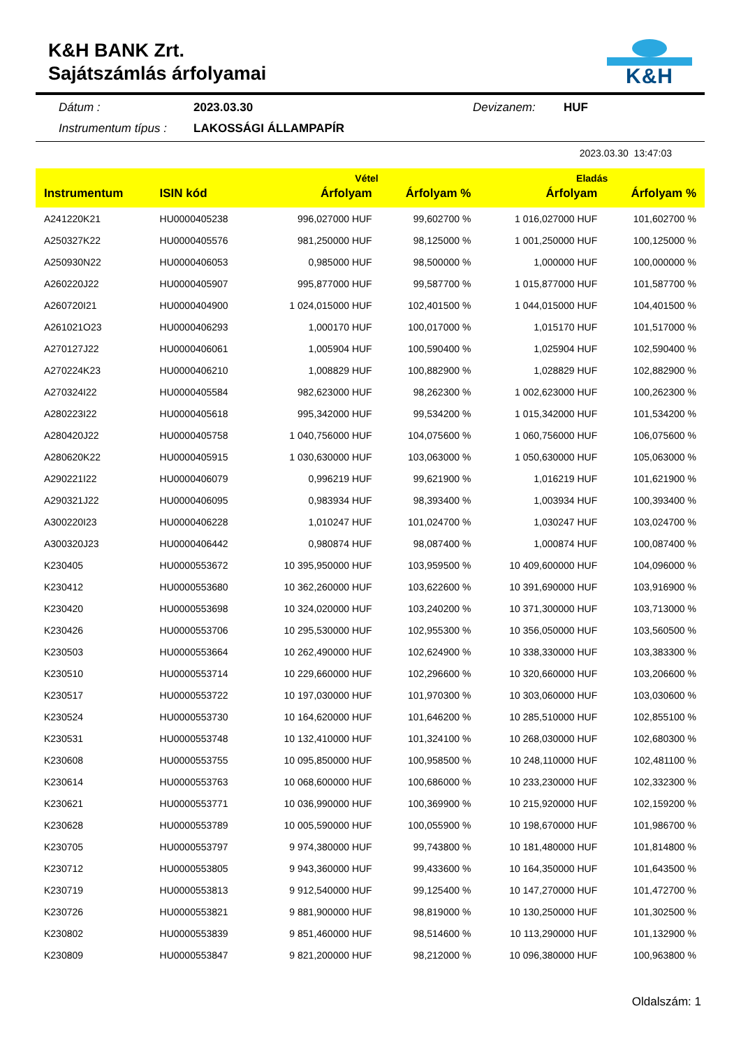K&H BANK Zrt.
Sajátszámlás árfolyamai
K&H
Dátum : 2023.03.30 Devizanem: HUF Instrumentum típus : LAKOSSÁGI ÁLLAMPAPÍR
2023.03.30 13:47:03
| | | Vétel | | Eladás | |
| --- | --- | --- | --- | --- | --- |
| Instrumentum | ISIN kód | Árfolyam | Árfolyam % | Árfolyam | Árfolyam % |
| A241220K21 | HU0000405238 | 996,027000 HUF | 99,602700 % | 1 016,027000 HUF | 101,602700 % |
| A250327K22 | HU0000405576 | 981,250000 HUF | 98,125000 % | 1 001,250000 HUF | 100,125000 % |
| A250930N22 | HU0000406053 | 0,985000 HUF | 98,500000 % | 1,000000 HUF | 100,000000 % |
| A260220J22 | HU0000405907 | 995,877000 HUF | 99,587700 % | 1 015,877000 HUF | 101,587700 % |
| A260720I21 | HU0000404900 | 1 024,015000 HUF | 102,401500 % | 1 044,015000 HUF | 104,401500 % |
| A261021O23 | HU0000406293 | 1,000170 HUF | 100,017000 % | 1,015170 HUF | 101,517000 % |
| A270127J22 | HU0000406061 | 1,005904 HUF | 100,590400 % | 1,025904 HUF | 102,590400 % |
| A270224K23 | HU0000406210 | 1,008829 HUF | 100,882900 % | 1,028829 HUF | 102,882900 % |
| A270324I22 | HU0000405584 | 982,623000 HUF | 98,262300 % | 1 002,623000 HUF | 100,262300 % |
| A280223I22 | HU0000405618 | 995,342000 HUF | 99,534200 % | 1 015,342000 HUF | 101,534200 % |
| A280420J22 | HU0000405758 | 1 040,756000 HUF | 104,075600 % | 1 060,756000 HUF | 106,075600 % |
| A280620K22 | HU0000405915 | 1 030,630000 HUF | 103,063000 % | 1 050,630000 HUF | 105,063000 % |
| A290221I22 | HU0000406079 | 0,996219 HUF | 99,621900 % | 1,016219 HUF | 101,621900 % |
| A290321J22 | HU0000406095 | 0,983934 HUF | 98,393400 % | 1,003934 HUF | 100,393400 % |
| A300220I23 | HU0000406228 | 1,010247 HUF | 101,024700 % | 1,030247 HUF | 103,024700 % |
| A300320J23 | HU0000406442 | 0,980874 HUF | 98,087400 % | 1,000874 HUF | 100,087400 % |
| K230405 | HU0000553672 | 10 395,950000 HUF | 103,959500 % | 10 409,600000 HUF | 104,096000 % |
| K230412 | HU0000553680 | 10 362,260000 HUF | 103,622600 % | 10 391,690000 HUF | 103,916900 % |
| K230420 | HU0000553698 | 10 324,020000 HUF | 103,240200 % | 10 371,300000 HUF | 103,713000 % |
| K230426 | HU0000553706 | 10 295,530000 HUF | 102,955300 % | 10 356,050000 HUF | 103,560500 % |
| K230503 | HU0000553664 | 10 262,490000 HUF | 102,624900 % | 10 338,330000 HUF | 103,383300 % |
| K230510 | HU0000553714 | 10 229,660000 HUF | 102,296600 % | 10 320,660000 HUF | 103,206600 % |
| K230517 | HU0000553722 | 10 197,030000 HUF | 101,970300 % | 10 303,060000 HUF | 103,030600 % |
| K230524 | HU0000553730 | 10 164,620000 HUF | 101,646200 % | 10 285,510000 HUF | 102,855100 % |
| K230531 | HU0000553748 | 10 132,410000 HUF | 101,324100 % | 10 268,030000 HUF | 102,680300 % |
| K230608 | HU0000553755 | 10 095,850000 HUF | 100,958500 % | 10 248,110000 HUF | 102,481100 % |
| K230614 | HU0000553763 | 10 068,600000 HUF | 100,686000 % | 10 233,230000 HUF | 102,332300 % |
| K230621 | HU0000553771 | 10 036,990000 HUF | 100,369900 % | 10 215,920000 HUF | 102,159200 % |
| K230628 | HU0000553789 | 10 005,590000 HUF | 100,055900 % | 10 198,670000 HUF | 101,986700 % |
| K230705 | HU0000553797 | 9 974,380000 HUF | 99,743800 % | 10 181,480000 HUF | 101,814800 % |
| K230712 | HU0000553805 | 9 943,360000 HUF | 99,433600 % | 10 164,350000 HUF | 101,643500 % |
| K230719 | HU0000553813 | 9 912,540000 HUF | 99,125400 % | 10 147,270000 HUF | 101,472700 % |
| K230726 | HU0000553821 | 9 881,900000 HUF | 98,819000 % | 10 130,250000 HUF | 101,302500 % |
| K230802 | HU0000553839 | 9 851,460000 HUF | 98,514600 % | 10 113,290000 HUF | 101,132900 % |
| K230809 | HU0000553847 | 9 821,200000 HUF | 98,212000 % | 10 096,380000 HUF | 100,963800 % |
Oldalszám: 1